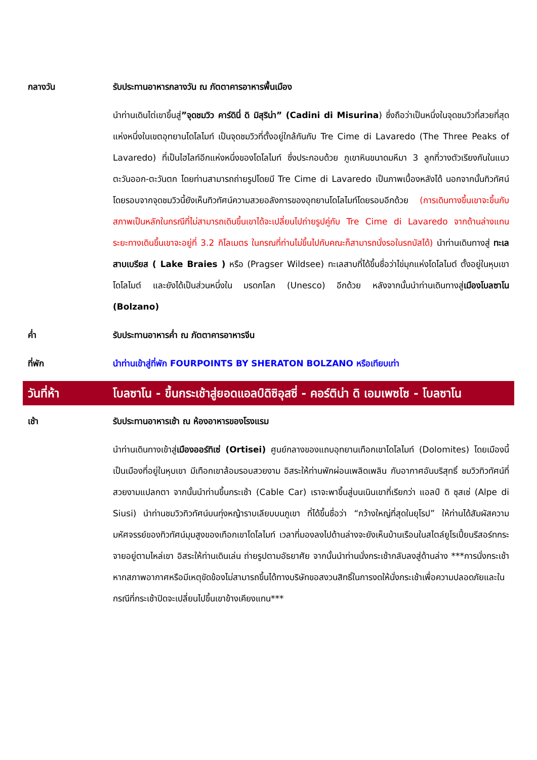กลางวัน รับประทานอาหารกลางวัน ณ ภัตตาคารอาหารพื้นเมือง
นำท่านเดินไต่เขาขึ้นสู่”จุดชมวิว คาร์ดินี่ ดิ มิสุริน่า” (Cadini di Misurina) ซึ่งถือว่าเป็นหนึ่งในจุดชมวิวที่สวยที่สุดแห่งหนึ่งในเขตอุทยานโดโลไมท์ เป็นจุดชมวิวที่ตั้งอยู่ใกล้กันกับ Tre Cime di Lavaredo (The Three Peaks of Lavaredo) ที่เป็นไฮไลท์อีกแห่งหนึ่งของโดโลไมท์ ซึ่งประกอบด้วย ภูเขาหินขนาดมหึมา 3 ลูกที่วางตัวเรียงกันในแนวตะวันออก-ตะวันตก โดยท่านสามารถถ่ายรูปโดยมี Tre Cime di Lavaredo เป็นภาพเบื้องหลังได้ นอกจากนั้นทิวทัศน์โดยรอบจากจุดชมวิวนี้ยังเห็นทิวทัศน์ความสวยอลังการของอุทยานโดโลไมท์โดยรอบอีกด้วย (การเดินทางขึ้นเขาจะขึ้นกับสภาพเป็นหลักในกรณีที่ไม่สามารถเดินขึ้นเขาได้จะเปลี่ยนไปถ่ายรูปคู่กับ Tre Cime di Lavaredo จากด้านล่างแทน ระยะทางเดินขึ้นเขาจะอยู่ที่ 3.2 กิโลเมตร ในกรณที่ท่านไม่ขึ้นไปกับคณะก็สามารถนั่งรอในรถบัสได้) นำท่านเดินทางสู่ ทะเลสาบเบรียส ( Lake Braies ) หรือ (Pragser Wildsee) ทะเลสาบที่ได้ขึ้นชื่อว่าไข่มุกแห่งโดโลไมต์ ตั้งอยู่ในหุบเขาโดโลไมต์ และยังได้เป็นส่วนหนึ่งใน มรดกโลก (Unesco) อีกด้วย หลังจากนั้นนำท่านเดินทางสู่เมืองโบลซาโน (Bolzano)
ค่ำ รับประทานอาหารค่ำ ณ ภัตตาคารอาหารจีน
ที่พัก นำท่านเข้าสู่ที่พัก FOURPOINTS BY SHERATON BOLZANO หรือเทียบเท่า
วันที่ห้า โบลซาโน - ขึ้นกระเช้าสู่ยอดแอลป์ดิซิอุสซี่ - คอร์ติน่า ดิ เอมเพซโซ - โบลซาโน
เช้า รับประทานอาหารเช้า ณ ห้องอาหารของโรงแรม
นำท่านเดินทางเข้าสู่เมืองออร์ทิเซ่ (Ortisei) ศูนย์กลางของแถบอุทยานเทือกเขาโดโลไมท์ (Dolomites) โดยเมืองนี้เป็นเมืองที่อยู่ในหุบเขา มีเทือกเขาล้อมรอบสวยงาม อิสระให้ท่านพักผ่อนเพลิดเพลิน กับอากาศอันบริสุทธิ์ ชมวิวทิวทัศน์ที่สวยงามแปลกตา จากนั้นนำท่านขึ้นกระเช้า (Cable Car) เราจะพาขึ้นสู่บนเนินเขาที่เรียกว่า แอลป์ ดิ ซุสเซ่ (Alpe di Siusi) นำท่านชมวิวทิวทัศน์บนทุ่งหญ้าราบเลียบบนภูเขา ที่ได้ขึ้นชื่อว่า “กว้างใหญ่ที่สุดในยุโรป” ให้ท่านได้สัมผัสความมหัศจรรย์ของทิวทัศน์มุมสูงของเทือกเขาโดโลไมท์ เวลาที่มองลงไปด้านล่างจะยังเห็นบ้านเรือนในสไตล์ยูโรเปี้ยนรีสอร์ทกระจายอยู่ตามไหล่เขา อิสระให้ท่านเดินเล่น ถ่ายรูปตามอัธยาศัย จากนั้นนำท่านนั่งกระเช้ากลับลงสู่ด้านล่าง ***การนั่งกระเช้า หากสภาพอากาศหรือมีเหตุขัดข้องไม่สามารถขึ้นได้ทางบริษัทขอสงวนสิทธิ์ในการงดให้นั่งกระเช้าเพื่อความปลอดภัยและในกรณีที่กระเช้าปิดจะเปลี่ยนไปขึ้นเขาข้างเคียงแทน***